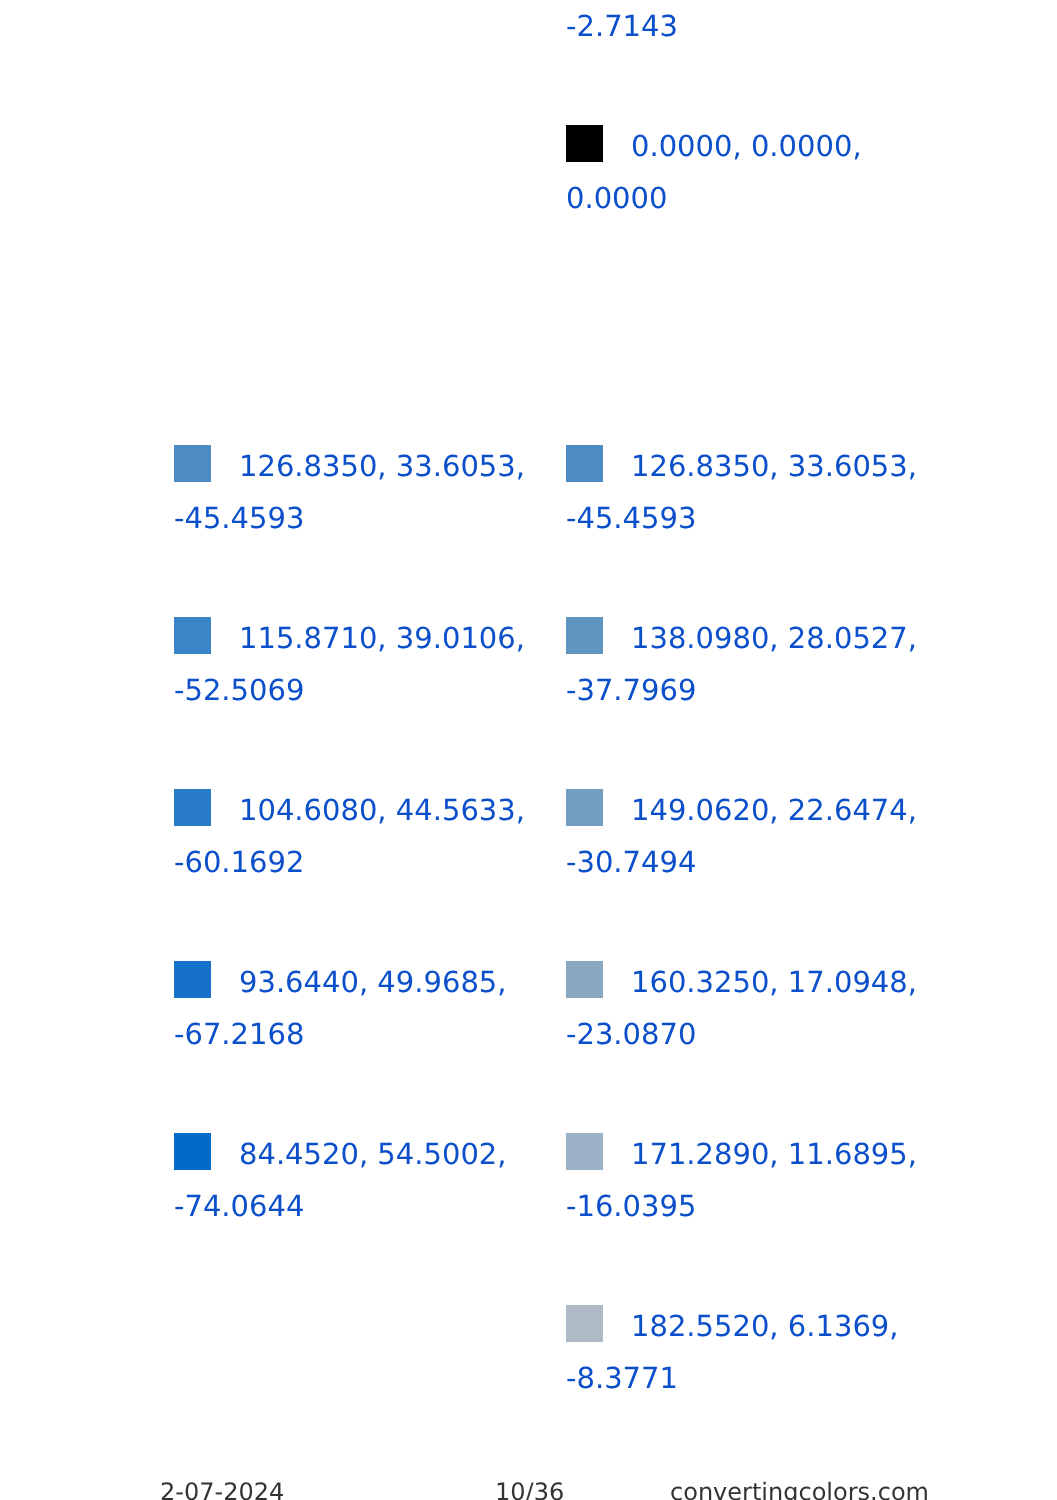-2.7143
0.0000, 0.0000, 0.0000
126.8350, 33.6053, -45.4593
126.8350, 33.6053, -45.4593
115.8710, 39.0106, -52.5069
138.0980, 28.0527, -37.7969
104.6080, 44.5633, -60.1692
149.0620, 22.6474, -30.7494
93.6440, 49.9685, -67.2168
160.3250, 17.0948, -23.0870
84.4520, 54.5002, -74.0644
171.2890, 11.6895, -16.0395
182.5520, 6.1369, -8.3771
2-07-2024 10/36 convertingcolors.com